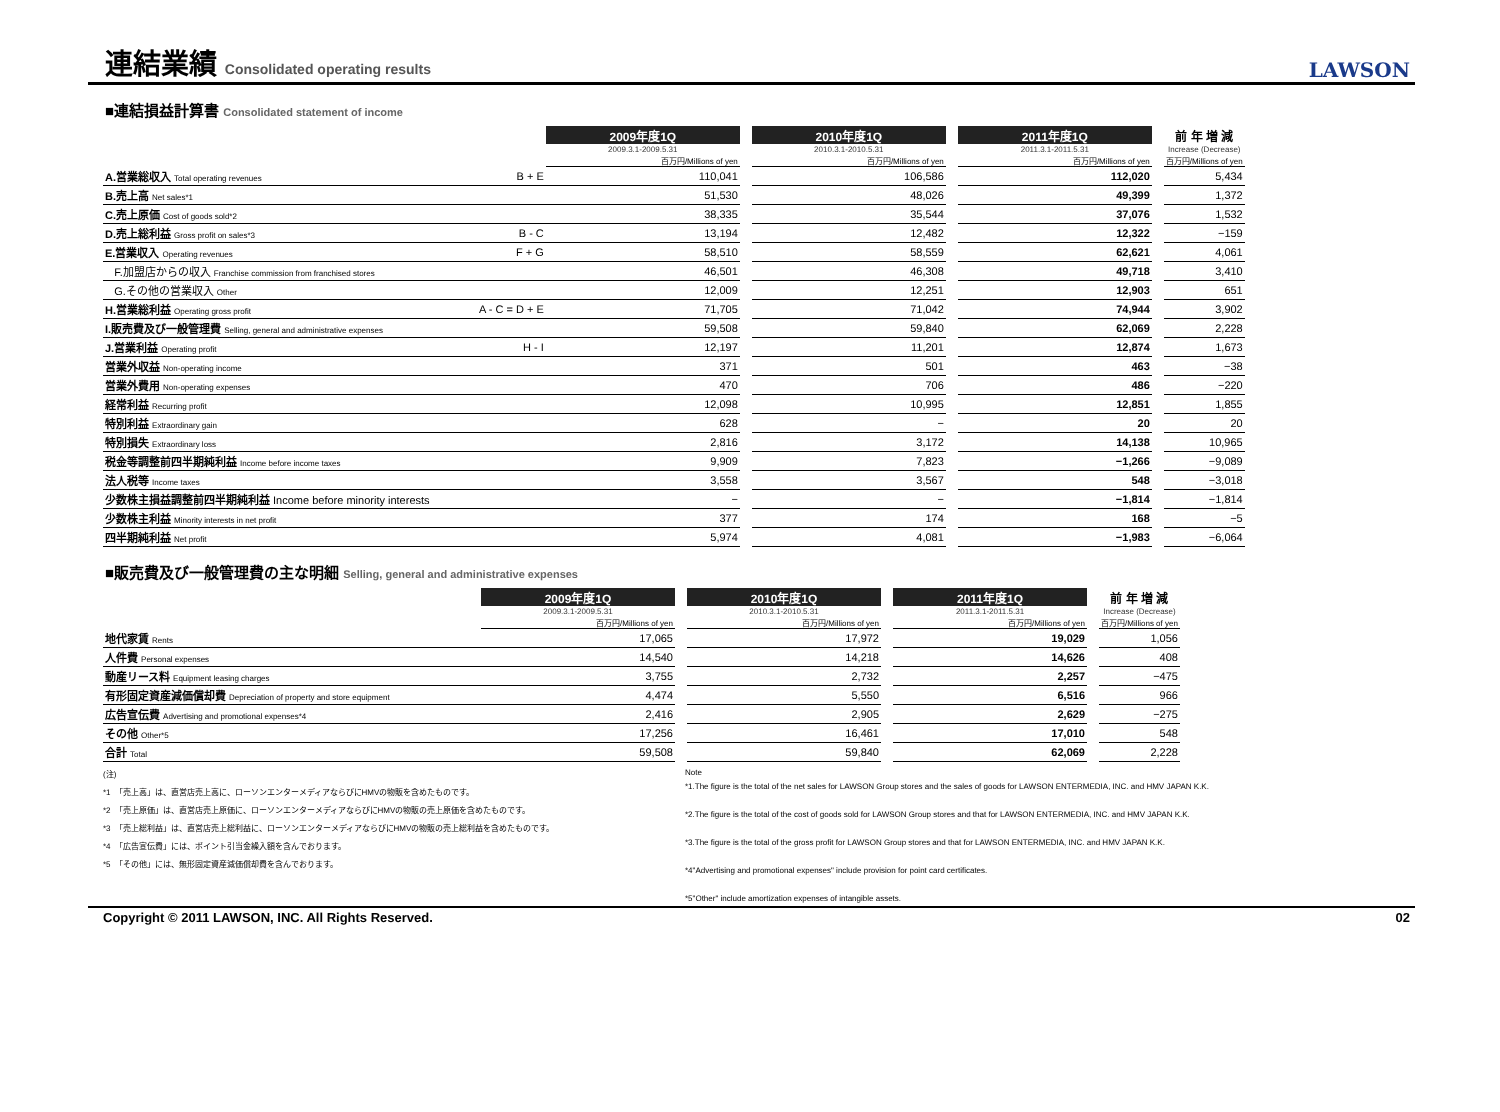連結業績 Consolidated operating results
LAWSON
■連結損益計算書 Consolidated statement of income
| | | 2009年度1Q | | 2010年度1Q | | 2011年度1Q | | 前 年 増 減 |
| | | 2009.3.1-2009.5.31 | | 2010.3.1-2010.5.31 | | 2011.3.1-2011.5.31 | | Increase (Decrease) |
| | | 百万円/Millions of yen | | 百万円/Millions of yen | | 百万円/Millions of yen | | 百万円/Millions of yen |
| A.営業総収入 Total operating revenues | B + E | 110,041 | | 106,586 | | 112,020 | | 5,434 |
| B.売上高 Net sales*1 | | 51,530 | | 48,026 | | 49,399 | | 1,372 |
| C.売上原価 Cost of goods sold*2 | | 38,335 | | 35,544 | | 37,076 | | 1,532 |
| D.売上総利益 Gross profit on sales*3 | B - C | 13,194 | | 12,482 | | 12,322 | | −159 |
| E.営業収入 Operating revenues | F + G | 58,510 | | 58,559 | | 62,621 | | 4,061 |
| F.加盟店からの収入 Franchise commission from franchised stores | | 46,501 | | 46,308 | | 49,718 | | 3,410 |
| G.その他の営業収入 Other | | 12,009 | | 12,251 | | 12,903 | | 651 |
| H.営業総利益 Operating gross profit | A - C = D + E | 71,705 | | 71,042 | | 74,944 | | 3,902 |
| I.販売費及び一般管理費 Selling, general and administrative expenses | | 59,508 | | 59,840 | | 62,069 | | 2,228 |
| J.営業利益 Operating profit | H - I | 12,197 | | 11,201 | | 12,874 | | 1,673 |
| 営業外収益 Non-operating income | | 371 | | 501 | | 463 | | −38 |
| 営業外費用 Non-operating expenses | | 470 | | 706 | | 486 | | −220 |
| 経常利益 Recurring profit | | 12,098 | | 10,995 | | 12,851 | | 1,855 |
| 特別利益 Extraordinary gain | | 628 | | − | | 20 | | 20 |
| 特別損失 Extraordinary loss | | 2,816 | | 3,172 | | 14,138 | | 10,965 |
| 税金等調整前四半期純利益 Income before income taxes | | 9,909 | | 7,823 | | −1,266 | | −9,089 |
| 法人税等 Income taxes | | 3,558 | | 3,567 | | 548 | | −3,018 |
| 少数株主損益調整前四半期純利益 Income before minority interests | | − | | − | | −1,814 | | −1,814 |
| 少数株主利益 Minority interests in net profit | | 377 | | 174 | | 168 | | −5 |
| 四半期純利益 Net profit | | 5,974 | | 4,081 | | −1,983 | | −6,064 |
■販売費及び一般管理費の主な明細 Selling, general and administrative expenses
| | 2009年度1Q | | 2010年度1Q | | 2011年度1Q | | 前 年 増 減 |
| | 2009.3.1-2009.5.31 | | 2010.3.1-2010.5.31 | | 2011.3.1-2011.5.31 | | Increase (Decrease) |
| | 百万円/Millions of yen | | 百万円/Millions of yen | | 百万円/Millions of yen | | 百万円/Millions of yen |
| 地代家賃 Rents | 17,065 | | 17,972 | | 19,029 | | 1,056 |
| 人件費 Personal expenses | 14,540 | | 14,218 | | 14,626 | | 408 |
| 動産リース料 Equipment leasing charges | 3,755 | | 2,732 | | 2,257 | | −475 |
| 有形固定資産減価償却費 Depreciation of property and store equipment | 4,474 | | 5,550 | | 6,516 | | 966 |
| 広告宣伝費 Advertising and promotional expenses*4 | 2,416 | | 2,905 | | 2,629 | | −275 |
| その他 Other*5 | 17,256 | | 16,461 | | 17,010 | | 548 |
| 合計 Total | 59,508 | | 59,840 | | 62,069 | | 2,228 |
(注)
*1　「売上高」は、直営店売上高に、ローソンエンターメディアならびにHMVの物販を含めたものです。
*2　「売上原価」は、直営店売上原価に、ローソンエンターメディアならびにHMVの物販の売上原価を含めたものです。
*3　「売上総利益」は、直営店売上総利益に、ローソンエンターメディアならびにHMVの物販の売上総利益を含めたものです。
*4　「広告宣伝費」には、ポイント引当金繰入額を含んでおります。
*5　「その他」には、無形固定資産減価償却費を含んでおります。
Note
*1.The figure is the total of the net sales for LAWSON Group stores and the sales of goods for LAWSON ENTERMEDIA, INC. and HMV JAPAN K.K.
*2.The figure is the total of the cost of goods sold for LAWSON Group stores and that for LAWSON ENTERMEDIA, INC. and HMV JAPAN K.K.
*3.The figure is the total of the gross profit for LAWSON Group stores and that for LAWSON ENTERMEDIA, INC. and HMV JAPAN K.K.
*4"Advertising and promotional expenses" include provision for point card certificates.
*5"Other" include amortization expenses of intangible assets.
Copyright © 2011 LAWSON, INC. All Rights Reserved. 02